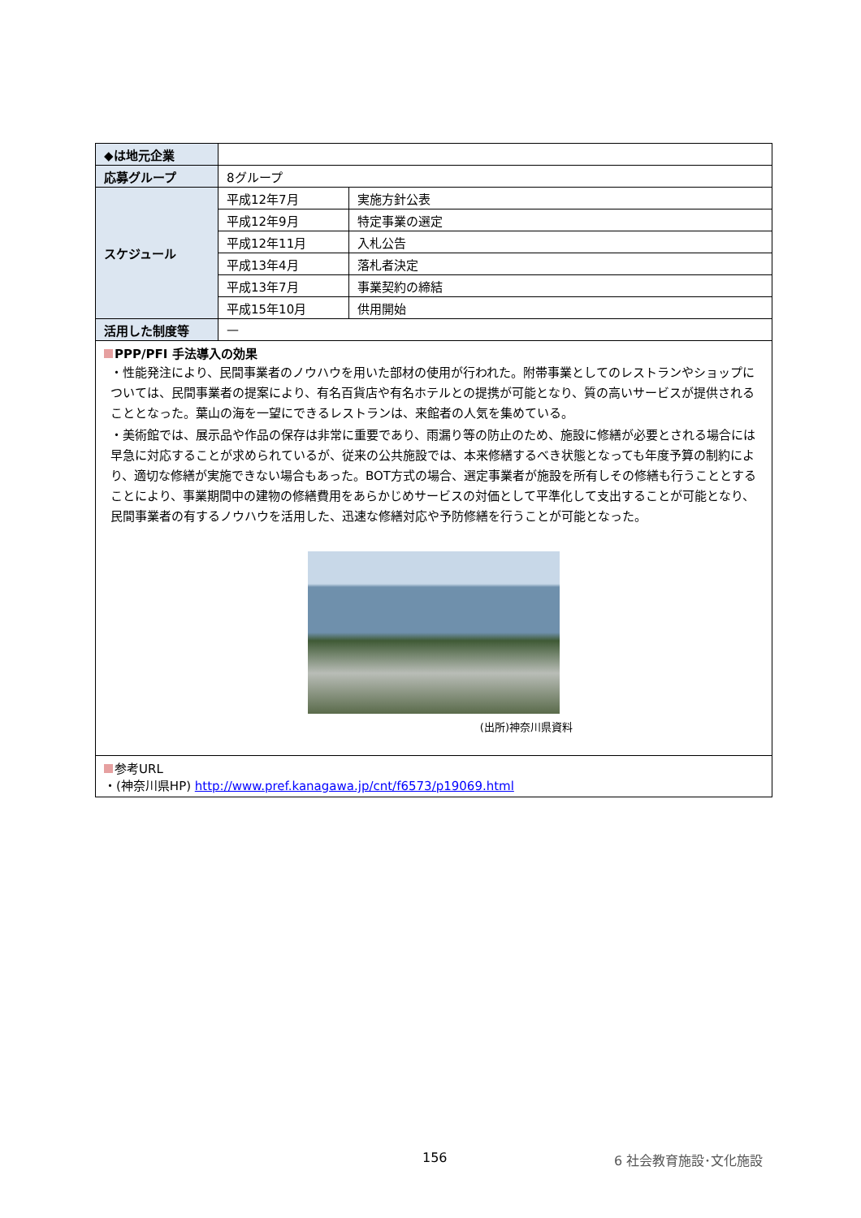| ◆は地元企業 | | |
| 応募グループ | 8グループ | |
| スケジュール | 平成12年7月 | 実施方針公表 |
| | 平成12年9月 | 特定事業の選定 |
| | 平成12年11月 | 入札公告 |
| | 平成13年4月 | 落札者決定 |
| | 平成13年7月 | 事業契約の締結 |
| | 平成15年10月 | 供用開始 |
| 活用した制度等 | — | |
| PPP/PFI 手法導入の効果 ・性能発注により、民間事業者のノウハウを用いた部材の使用が行われた。附帯事業としてのレストランやショップについては、民間事業者の提案により、有名百貨店や有名ホテルとの提携が可能となり、質の高いサービスが提供されることとなった。葉山の海を一望にできるレストランは、来館者の人気を集めている。 ・美術館では、展示品や作品の保存は非常に重要であり、雨漏り等の防止のため、施設に修繕が必要とされる場合には早急に対応することが求められているが、従来の公共施設では、本来修繕するべき状態となっても年度予算の制約により、適切な修繕が実施できない場合もあった。BOT方式の場合、選定事業者が施設を所有しその修繕も行うこととすることにより、事業期間中の建物の修繕費用をあらかじめサービスの対価として平準化して支出することが可能となり、民間事業者の有するノウハウを活用した、迅速な修繕対応や予防修繕を行うことが可能となった。 (出所)神奈川県資料 | | |
| 参考URL ・(神奈川県HP) http://www.pref.kanagawa.jp/cnt/f6573/p19069.html | | |
156 6 社会教育施設･文化施設